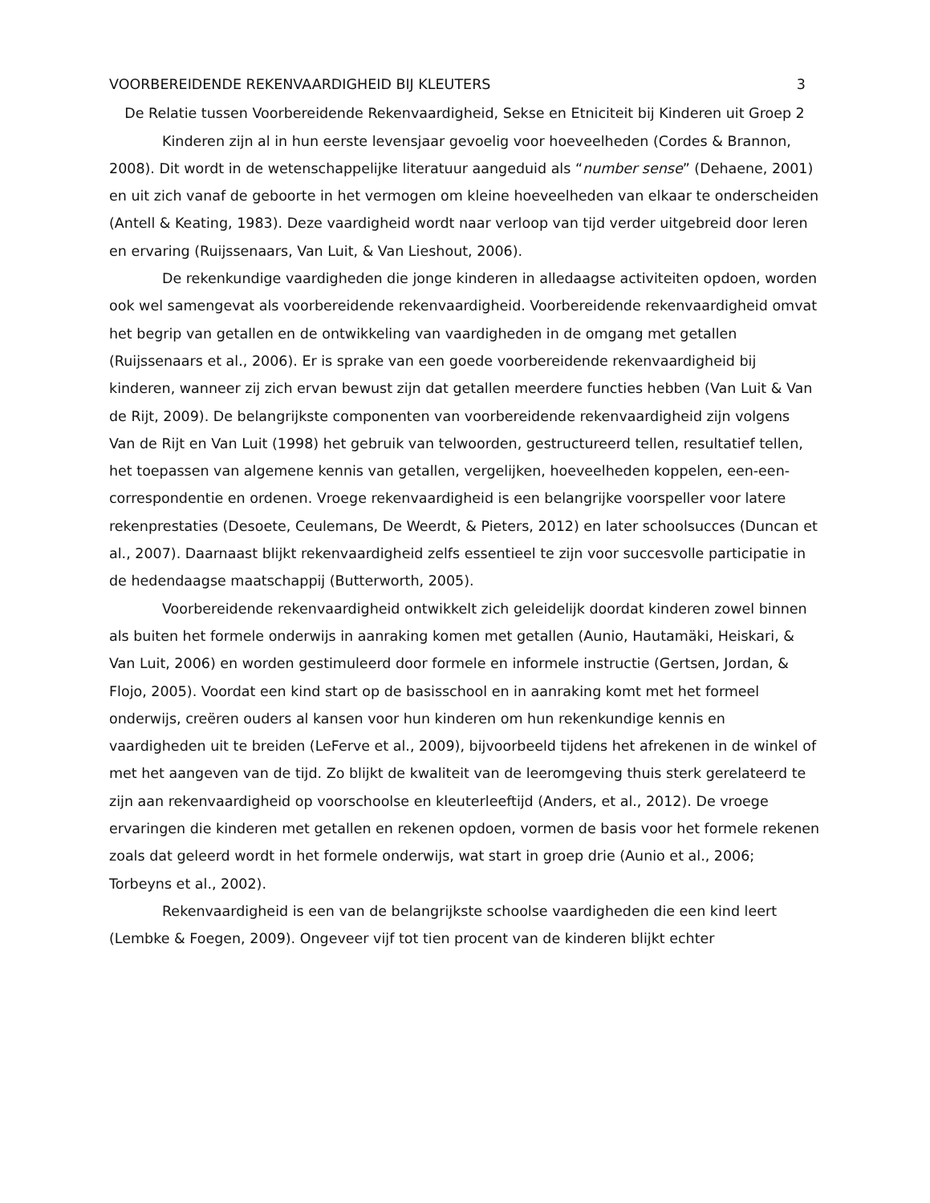VOORBEREIDENDE REKENVAARDIGHEID BIJ KLEUTERS 3
De Relatie tussen Voorbereidende Rekenvaardigheid, Sekse en Etniciteit bij Kinderen uit Groep 2
Kinderen zijn al in hun eerste levensjaar gevoelig voor hoeveelheden (Cordes & Brannon, 2008). Dit wordt in de wetenschappelijke literatuur aangeduid als “number sense” (Dehaene, 2001) en uit zich vanaf de geboorte in het vermogen om kleine hoeveelheden van elkaar te onderscheiden (Antell & Keating, 1983). Deze vaardigheid wordt naar verloop van tijd verder uitgebreid door leren en ervaring (Ruijssenaars, Van Luit, & Van Lieshout, 2006).
De rekenkundige vaardigheden die jonge kinderen in alledaagse activiteiten opdoen, worden ook wel samengevat als voorbereidende rekenvaardigheid. Voorbereidende rekenvaardigheid omvat het begrip van getallen en de ontwikkeling van vaardigheden in de omgang met getallen (Ruijssenaars et al., 2006). Er is sprake van een goede voorbereidende rekenvaardigheid bij kinderen, wanneer zij zich ervan bewust zijn dat getallen meerdere functies hebben (Van Luit & Van de Rijt, 2009). De belangrijkste componenten van voorbereidende rekenvaardigheid zijn volgens Van de Rijt en Van Luit (1998) het gebruik van telwoorden, gestructureerd tellen, resultatief tellen, het toepassen van algemene kennis van getallen, vergelijken, hoeveelheden koppelen, een-een-correspondentie en ordenen. Vroege rekenvaardigheid is een belangrijke voorspeller voor latere rekenprestaties (Desoete, Ceulemans, De Weerdt, & Pieters, 2012) en later schoolsucces (Duncan et al., 2007). Daarnaast blijkt rekenvaardigheid zelfs essentieel te zijn voor succesvolle participatie in de hedendaagse maatschappij (Butterworth, 2005).
Voorbereidende rekenvaardigheid ontwikkelt zich geleidelijk doordat kinderen zowel binnen als buiten het formele onderwijs in aanraking komen met getallen (Aunio, Hautamäki, Heiskari, & Van Luit, 2006) en worden gestimuleerd door formele en informele instructie (Gertsen, Jordan, & Flojo, 2005). Voordat een kind start op de basisschool en in aanraking komt met het formeel onderwijs, creëren ouders al kansen voor hun kinderen om hun rekenkundige kennis en vaardigheden uit te breiden (LeFerve et al., 2009), bijvoorbeeld tijdens het afrekenen in de winkel of met het aangeven van de tijd. Zo blijkt de kwaliteit van de leeromgeving thuis sterk gerelateerd te zijn aan rekenvaardigheid op voorschoolse en kleuterleeftijd (Anders, et al., 2012). De vroege ervaringen die kinderen met getallen en rekenen opdoen, vormen de basis voor het formele rekenen zoals dat geleerd wordt in het formele onderwijs, wat start in groep drie (Aunio et al., 2006; Torbeyns et al., 2002).
Rekenvaardigheid is een van de belangrijkste schoolse vaardigheden die een kind leert (Lembke & Foegen, 2009). Ongeveer vijf tot tien procent van de kinderen blijkt echter